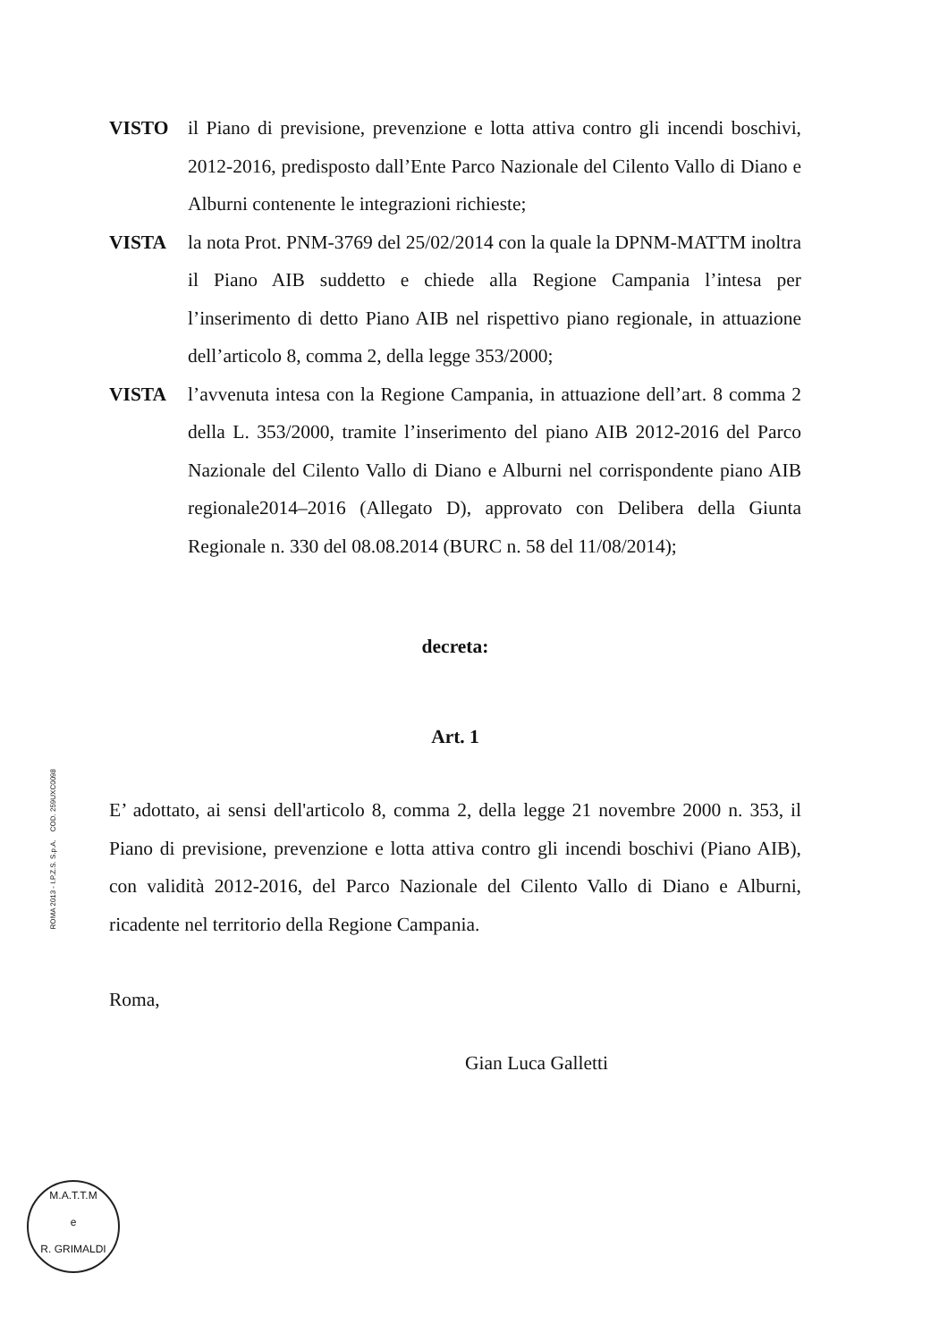VISTO il Piano di previsione, prevenzione e lotta attiva contro gli incendi boschivi, 2012-2016, predisposto dall’Ente Parco Nazionale del Cilento Vallo di Diano e Alburni contenente le integrazioni richieste;
VISTA la nota Prot. PNM-3769 del 25/02/2014 con la quale la DPNM-MATTM inoltra il Piano AIB suddetto e chiede alla Regione Campania l’intesa per l’inserimento di detto Piano AIB nel rispettivo piano regionale, in attuazione dell’articolo 8, comma 2, della legge 353/2000;
VISTA l’avvenuta intesa con la Regione Campania, in attuazione dell’art. 8 comma 2 della L. 353/2000, tramite l’inserimento del piano AIB 2012-2016 del Parco Nazionale del Cilento Vallo di Diano e Alburni nel corrispondente piano AIB regionale2014–2016 (Allegato D), approvato con Delibera della Giunta Regionale n. 330 del 08.08.2014 (BURC n. 58 del 11/08/2014);
decreta:
Art. 1
E’ adottato, ai sensi dell'articolo 8, comma 2, della legge 21 novembre 2000 n. 353, il Piano di previsione, prevenzione e lotta attiva contro gli incendi boschivi (Piano AIB), con validità 2012-2016, del Parco Nazionale del Cilento Vallo di Diano e Alburni, ricadente nel territorio della Regione Campania.
Roma,
Gian Luca Galletti
ROMA 2013 - I.P.Z.S. S.p.A. COD. 259UXC0098
M.A.T.T.M
e
R. GRIMALDI